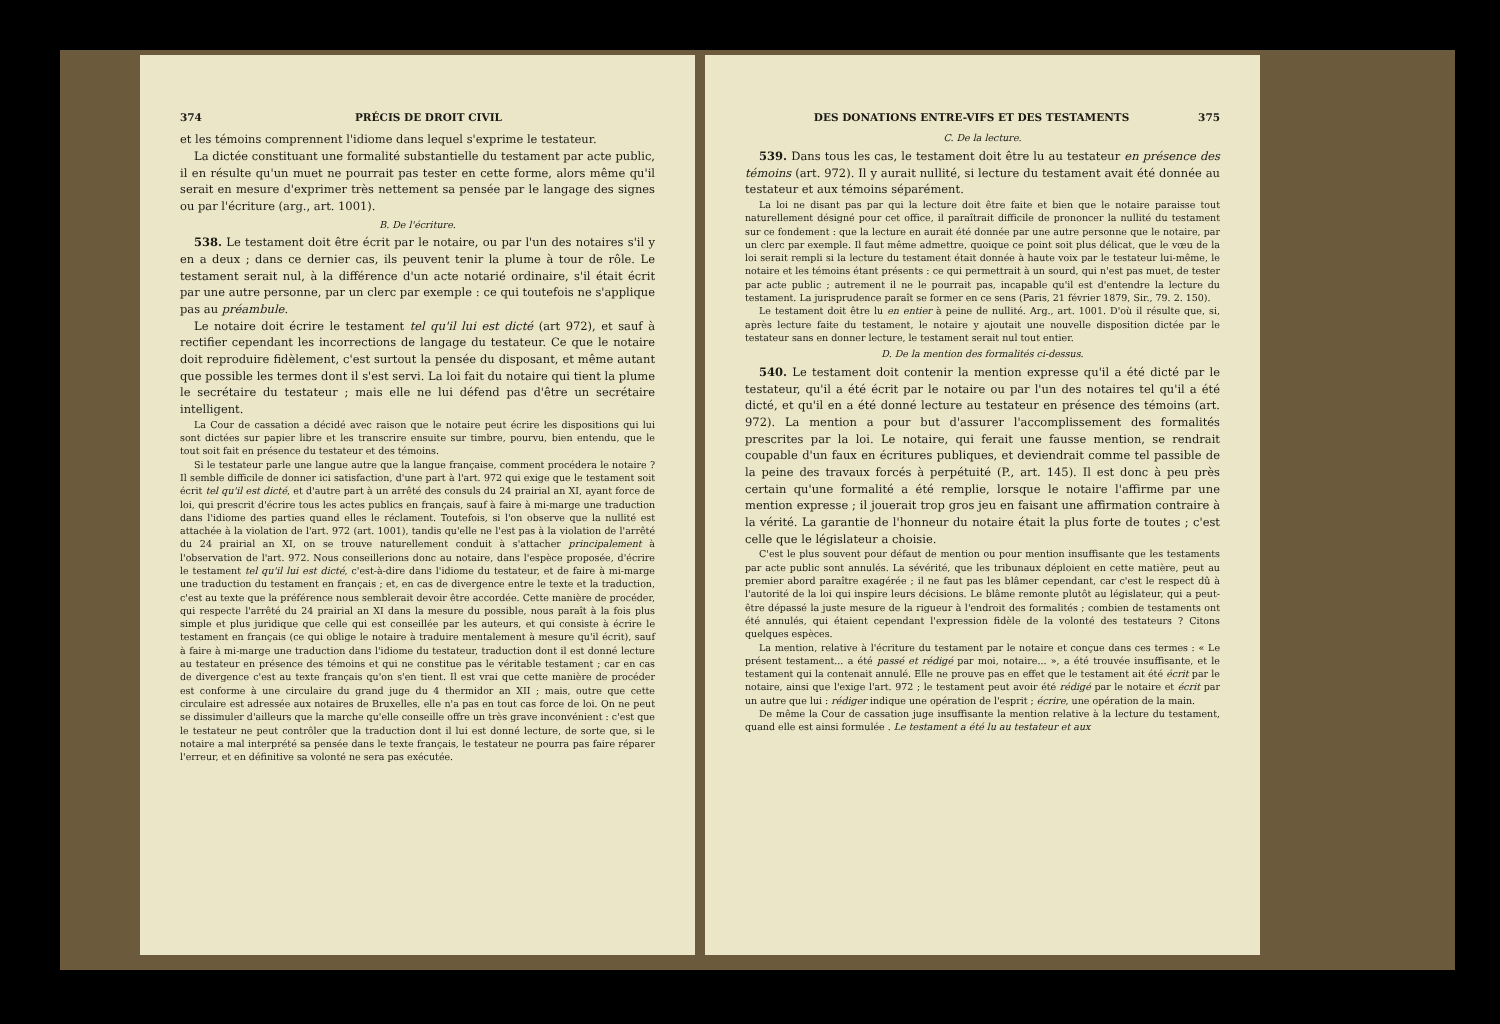374 PRÉCIS DE DROIT CIVIL
et les témoins comprennent l'idiome dans lequel s'exprime le testateur.
La dictée constituant une formalité substantielle du testament par acte public, il en résulte qu'un muet ne pourrait pas tester en cette forme, alors même qu'il serait en mesure d'exprimer très nettement sa pensée par le langage des signes ou par l'écriture (arg., art. 1001).
B. De l'écriture.
538. Le testament doit être écrit par le notaire, ou par l'un des notaires s'il y en a deux ; dans ce dernier cas, ils peuvent tenir la plume à tour de rôle. Le testament serait nul, à la différence d'un acte notarié ordinaire, s'il était écrit par une autre personne, par un clerc par exemple : ce qui toutefois ne s'applique pas au préambule.
Le notaire doit écrire le testament tel qu'il lui est dicté (art 972), et sauf à rectifier cependant les incorrections de langage du testateur. Ce que le notaire doit reproduire fidèlement, c'est surtout la pensée du disposant, et même autant que possible les termes dont il s'est servi. La loi fait du notaire qui tient la plume le secrétaire du testateur ; mais elle ne lui défend pas d'être un secrétaire intelligent.
La Cour de cassation a décidé avec raison que le notaire peut écrire les dispositions qui lui sont dictées sur papier libre et les transcrire ensuite sur timbre, pourvu, bien entendu, que le tout soit fait en présence du testateur et des témoins.
Si le testateur parle une langue autre que la langue française, comment procédera le notaire ? Il semble difficile de donner ici satisfaction, d'une part à l'art. 972 qui exige que le testament soit écrit tel qu'il est dicté, et d'autre part à un arrêté des consuls du 24 prairial an XI, ayant force de loi, qui prescrit d'écrire tous les actes publics en français, sauf à faire à mi-marge une traduction dans l'idiome des parties quand elles le réclament. Toutefois, si l'on observe que la nullité est attachée à la violation de l'art. 972 (art. 1001), tandis qu'elle ne l'est pas à la violation de l'arrêté du 24 prairial an XI, on se trouve naturellement conduit à s'attacher principalement à l'observation de l'art. 972. Nous conseillerions donc au notaire, dans l'espèce proposée, d'écrire le testament tel qu'il lui est dicté, c'est-à-dire dans l'idiome du testateur, et de faire à mi-marge une traduction du testament en français ; et, en cas de divergence entre le texte et la traduction, c'est au texte que la préférence nous semblerait devoir être accordée. Cette manière de procéder, qui respecte l'arrêté du 24 prairial an XI dans la mesure du possible, nous paraît à la fois plus simple et plus juridique que celle qui est conseillée par les auteurs, et qui consiste à écrire le testament en français (ce qui oblige le notaire à traduire mentalement à mesure qu'il écrit), sauf à faire à mi-marge une traduction dans l'idiome du testateur, traduction dont il est donné lecture au testateur en présence des témoins et qui ne constitue pas le véritable testament ; car en cas de divergence c'est au texte français qu'on s'en tient. Il est vrai que cette manière de procéder est conforme à une circulaire du grand juge du 4 thermidor an XII ; mais, outre que cette circulaire est adressée aux notaires de Bruxelles, elle n'a pas en tout cas force de loi. On ne peut se dissimuler d'ailleurs que la marche qu'elle conseille offre un très grave inconvénient : c'est que le testateur ne peut contrôler que la traduction dont il lui est donné lecture, de sorte que, si le notaire a mal interprété sa pensée dans le texte français, le testateur ne pourra pas faire réparer l'erreur, et en définitive sa volonté ne sera pas exécutée.
DES DONATIONS ENTRE-VIFS ET DES TESTAMENTS 375
C. De la lecture.
539. Dans tous les cas, le testament doit être lu au testateur en présence des témoins (art. 972). Il y aurait nullité, si lecture du testament avait été donnée au testateur et aux témoins séparément.
La loi ne disant pas par qui la lecture doit être faite et bien que le notaire paraisse tout naturellement désigné pour cet office, il paraîtrait difficile de prononcer la nullité du testament sur ce fondement : que la lecture en aurait été donnée par une autre personne que le notaire, par un clerc par exemple. Il faut même admettre, quoique ce point soit plus délicat, que le vœu de la loi serait rempli si la lecture du testament était donnée à haute voix par le testateur lui-même, le notaire et les témoins étant présents : ce qui permettrait à un sourd, qui n'est pas muet, de tester par acte public ; autrement il ne le pourrait pas, incapable qu'il est d'entendre la lecture du testament. La jurisprudence paraît se former en ce sens (Paris, 21 février 1879, Sir., 79. 2. 150).
Le testament doit être lu en entier à peine de nullité. Arg., art. 1001. D'où il résulte que, si, après lecture faite du testament, le notaire y ajoutait une nouvelle disposition dictée par le testateur sans en donner lecture, le testament serait nul tout entier.
D. De la mention des formalités ci-dessus.
540. Le testament doit contenir la mention expresse qu'il a été dicté par le testateur, qu'il a été écrit par le notaire ou par l'un des notaires tel qu'il a été dicté, et qu'il en a été donné lecture au testateur en présence des témoins (art. 972). La mention a pour but d'assurer l'accomplissement des formalités prescrites par la loi. Le notaire, qui ferait une fausse mention, se rendrait coupable d'un faux en écritures publiques, et deviendrait comme tel passible de la peine des travaux forcés à perpétuité (P., art. 145). Il est donc à peu près certain qu'une formalité a été remplie, lorsque le notaire l'affirme par une mention expresse ; il jouerait trop gros jeu en faisant une affirmation contraire à la vérité. La garantie de l'honneur du notaire était la plus forte de toutes ; c'est celle que le législateur a choisie.
C'est le plus souvent pour défaut de mention ou pour mention insuffisante que les testaments par acte public sont annulés. La sévérité, que les tribunaux déploient en cette matière, peut au premier abord paraître exagérée ; il ne faut pas les blâmer cependant, car c'est le respect dû à l'autorité de la loi qui inspire leurs décisions. Le blâme remonte plutôt au législateur, qui a peut-être dépassé la juste mesure de la rigueur à l'endroit des formalités ; combien de testaments ont été annulés, qui étaient cependant l'expression fidèle de la volonté des testateurs ? Citons quelques espèces.
La mention, relative à l'écriture du testament par le notaire et conçue dans ces termes : « Le présent testament... a été passé et rédigé par moi, notaire... », a été trouvée insuffisante, et le testament qui la contenait annulé. Elle ne prouve pas en effet que le testament ait été écrit par le notaire, ainsi que l'exige l'art. 972 ; le testament peut avoir été rédigé par le notaire et écrit par un autre que lui : rédiger indique une opération de l'esprit ; écrire, une opération de la main.
De même la Cour de cassation juge insuffisante la mention relative à la lecture du testament, quand elle est ainsi formulée . Le testament a été lu au testateur et aux